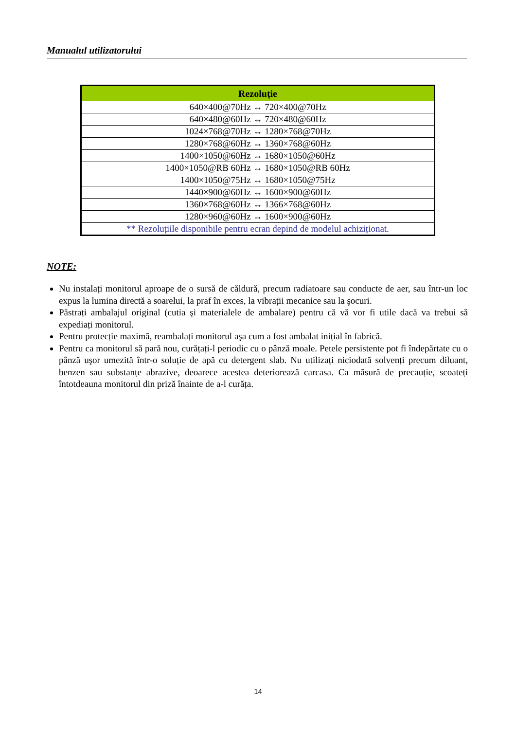Manualul utilizatorului
| Rezoluție |
| --- |
| 640×400@70Hz ↔ 720×400@70Hz |
| 640×480@60Hz ↔ 720×480@60Hz |
| 1024×768@70Hz ↔ 1280×768@70Hz |
| 1280×768@60Hz ↔ 1360×768@60Hz |
| 1400×1050@60Hz ↔ 1680×1050@60Hz |
| 1400×1050@RB 60Hz ↔ 1680×1050@RB 60Hz |
| 1400×1050@75Hz ↔ 1680×1050@75Hz |
| 1440×900@60Hz ↔ 1600×900@60Hz |
| 1360×768@60Hz ↔ 1366×768@60Hz |
| 1280×960@60Hz ↔ 1600×900@60Hz |
| ** Rezoluțiile disponibile pentru ecran depind de modelul achiziționat. |
NOTE:
Nu instalați monitorul aproape de o sursă de căldură, precum radiatoare sau conducte de aer, sau într-un loc expus la lumina directă a soarelui, la praf în exces, la vibrații mecanice sau la şocuri.
Păstrați ambalajul original (cutia şi materialele de ambalare) pentru că vă vor fi utile dacă va trebui să expediați monitorul.
Pentru protecție maximă, reambalați monitorul aşa cum a fost ambalat inițial în fabrică.
Pentru ca monitorul să pară nou, curățați-l periodic cu o pânză moale. Petele persistente pot fi îndepărtate cu o pânză uşor umezită într-o soluție de apă cu detergent slab. Nu utilizați niciodată solvenți precum diluant, benzen sau substanțe abrazive, deoarece acestea deteriorează carcasa. Ca măsură de precauție, scoateți întotdeauna monitorul din priză înainte de a-l curăța.
14